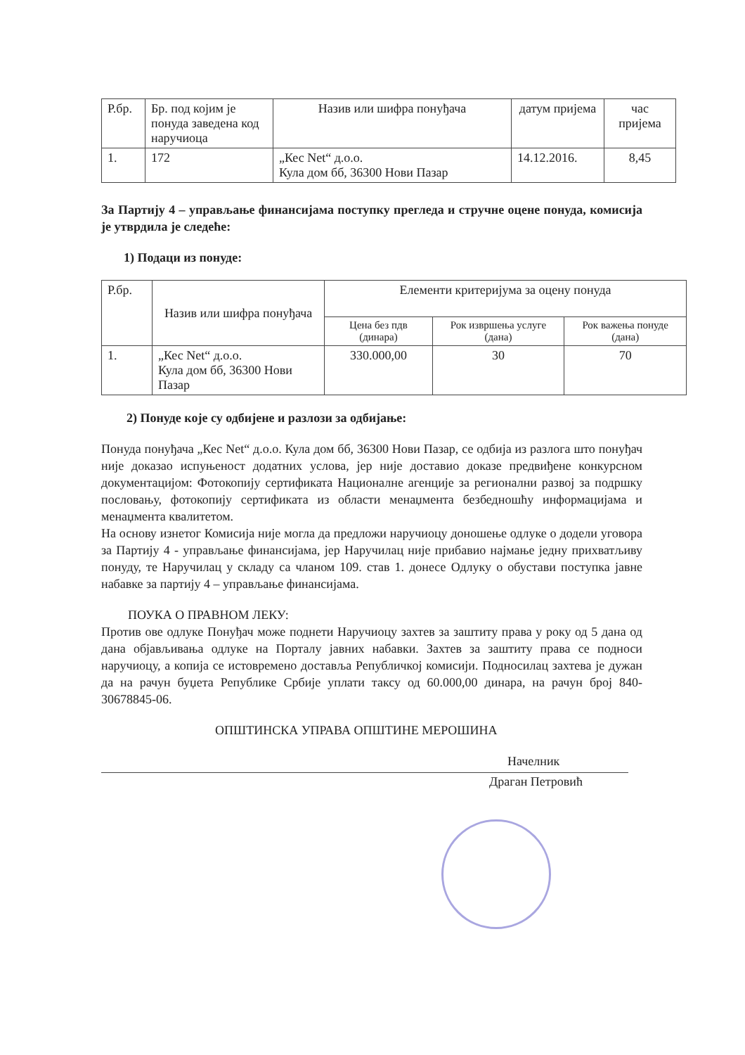| Р.бр. | Бр. под којим је понуда заведена код наручиоца | Назив или шифра понуђача | датум пријема | час пријема |
| --- | --- | --- | --- | --- |
| 1. | 172 | „Кес Net“ д.о.о. Кула дом бб, 36300 Нови Пазар | 14.12.2016. | 8,45 |
За Партију 4 – управљање финансијама поступку прегледа и стручне оцене понуда, комисија је утврдила је следеће:
1) Подаци из понуде:
| Р.бр. | Назив или шифра понуђача | Елементи критеријума за оцену понуда | | |
| --- | --- | --- | --- | --- |
| | | Цена без пдв (динара) | Рок извршења услуге (дана) | Рок важења понуде (дана) |
| 1. | „Кес Net“ д.о.о. Кула дом бб, 36300 Нови Пазар | 330.000,00 | 30 | 70 |
2) Понуде које су одбијене и разлози за одбијање:
Понуда понуђача „Кес Net“ д.о.о. Кула дом бб, 36300 Нови Пазар, се одбија из разлога што понуђач није доказао испуњеност додатних услова, јер није доставио доказе предвиђене конкурсном документацијом: Фотокопију сертификата Националне агенције за регионални развој за подршку пословању, фотокопију сертификата из области менаџмента безбедношћу информацијама и менаџмента квалитетом.
На основу изнетог Комисија није могла да предложи наручиоцу доношење одлуке о додели уговора за Партију 4 - управљање финансијама, јер Наручилац није прибавио најмање једну прихватљиву понуду, те Наручилац у складу са чланом 109. став 1. донесе Одлуку о обустави поступка јавне набавке за партију 4 – управљање финансијама.
ПОУКА О ПРАВНОМ ЛЕКУ:
Против ове одлуке Понуђач може поднети Наручиоцу захтев за заштиту права у року од 5 дана од дана објављивања одлуке на Порталу јавних набавки. Захтев за заштиту права се подноси наручиоцу, а копија се истовремено доставља Републичкој комисији. Подносилац захтева је дужан да на рачун буџета Републике Србије уплати таксу од 60.000,00 динара, на рачун број 840-30678845-06.
ОПШТИНСКА УПРАВА ОПШТИНЕ МЕРОШИНА
Начелник
Драган Петровић